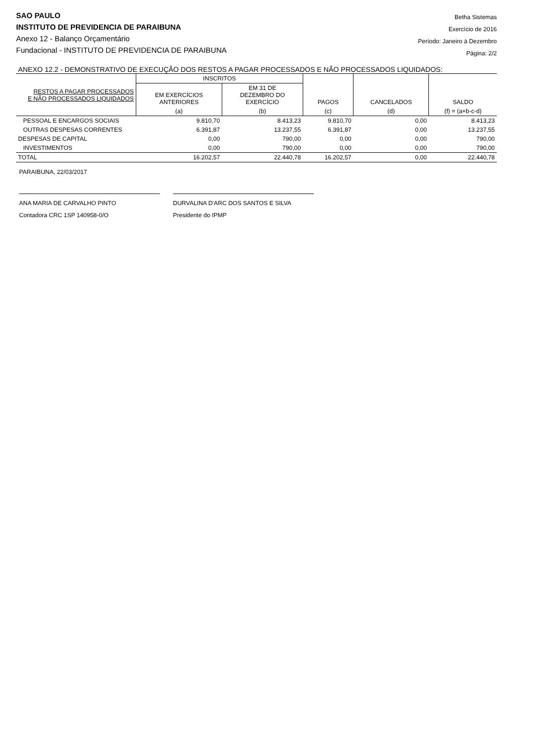SAO PAULO
INSTITUTO DE PREVIDENCIA DE PARAIBUNA
Anexo 12 - Balanço Orçamentário
Fundacional - INSTITUTO DE PREVIDENCIA DE PARAIBUNA
Betha Sistemas
Exercício de 2016
Período: Janeiro à Dezembro
Página: 2/2
ANEXO 12.2 - DEMONSTRATIVO DE EXECUÇÃO DOS RESTOS A PAGAR PROCESSADOS E NÃO PROCESSADOS LIQUIDADOS:
| RESTOS A PAGAR PROCESSADOS E NÃO PROCESSADOS LIQUIDADOS | INSCRITOS | | PAGOS | CANCELADOS | SALDO |
| --- | --- | --- | --- | --- | --- |
| | EM EXERCÍCIOS ANTERIORES | EM 31 DE DEZEMBRO DO EXERCÍCIO | | | |
| | (a) | (b) | (c) | (d) | (f) = (a+b-c-d) |
| PESSOAL E ENCARGOS SOCIAIS | 9.810,70 | 8.413,23 | 9.810,70 | 0,00 | 8.413,23 |
| OUTRAS DESPESAS CORRENTES | 6.391,87 | 13.237,55 | 6.391,87 | 0,00 | 13.237,55 |
| DESPESAS DE CAPITAL | 0,00 | 790,00 | 0,00 | 0,00 | 790,00 |
| INVESTIMENTOS | 0,00 | 790,00 | 0,00 | 0,00 | 790,00 |
| TOTAL | 16.202,57 | 22.440,78 | 16.202,57 | 0,00 | 22.440,78 |
PARAIBUNA, 22/03/2017
ANA MARIA DE CARVALHO PINTO
Contadora CRC 1SP 140958-0/O
DURVALINA D'ARC DOS SANTOS E SILVA
Presidente do IPMP